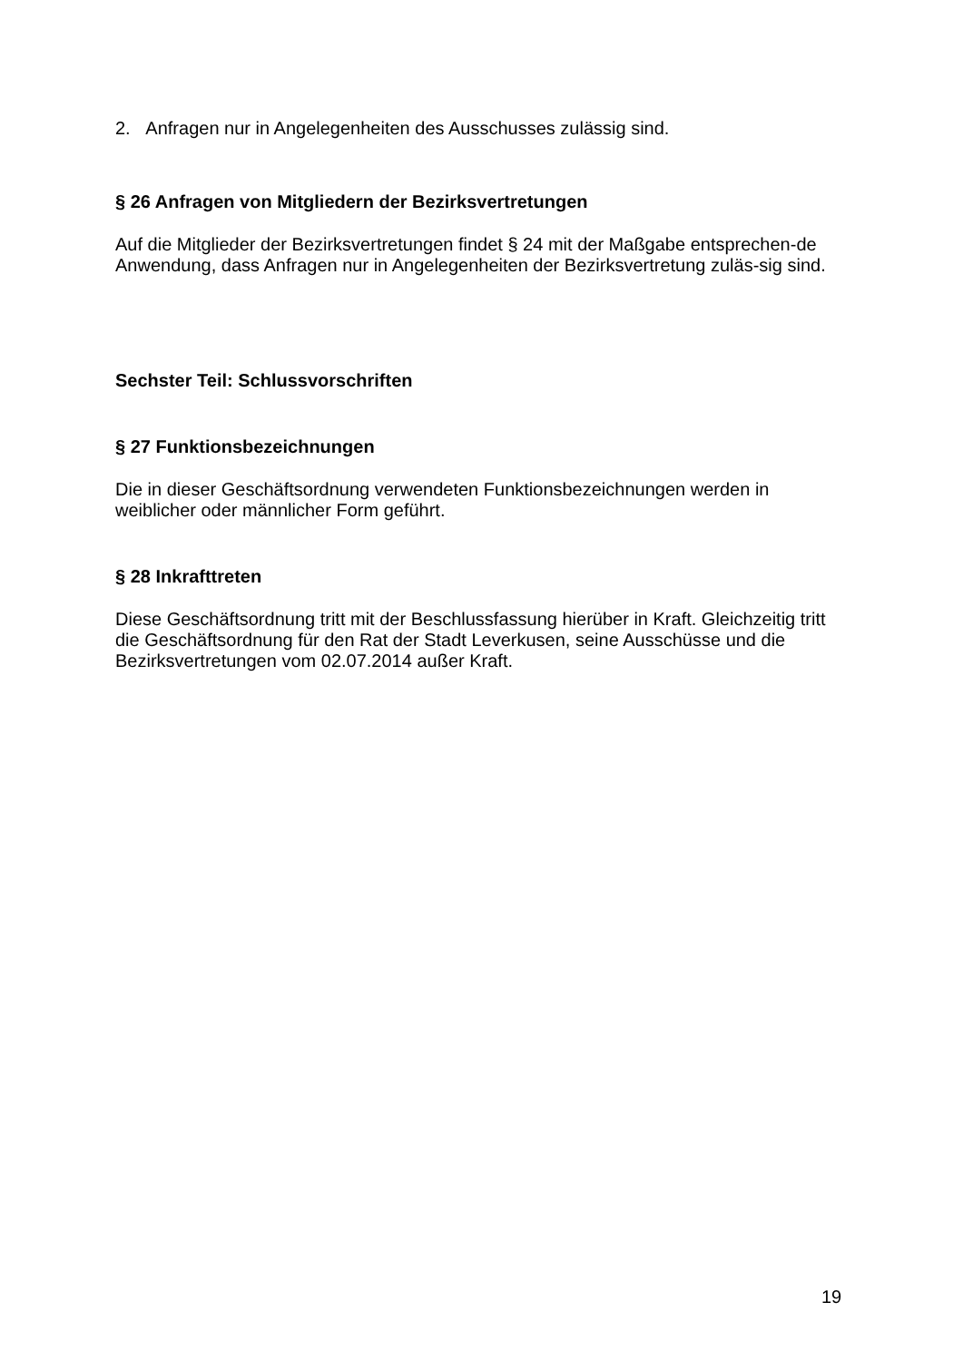2. Anfragen nur in Angelegenheiten des Ausschusses zulässig sind.
§ 26 Anfragen von Mitgliedern der Bezirksvertretungen
Auf die Mitglieder der Bezirksvertretungen findet § 24 mit der Maßgabe entsprechen-de Anwendung, dass Anfragen nur in Angelegenheiten der Bezirksvertretung zuläs-sig sind.
Sechster Teil: Schlussvorschriften
§ 27 Funktionsbezeichnungen
Die in dieser Geschäftsordnung verwendeten Funktionsbezeichnungen werden in weiblicher oder männlicher Form geführt.
§ 28 Inkrafttreten
Diese Geschäftsordnung tritt mit der Beschlussfassung hierüber in Kraft. Gleichzeitig tritt die Geschäftsordnung für den Rat der Stadt Leverkusen, seine Ausschüsse und die Bezirksvertretungen vom 02.07.2014 außer Kraft.
19